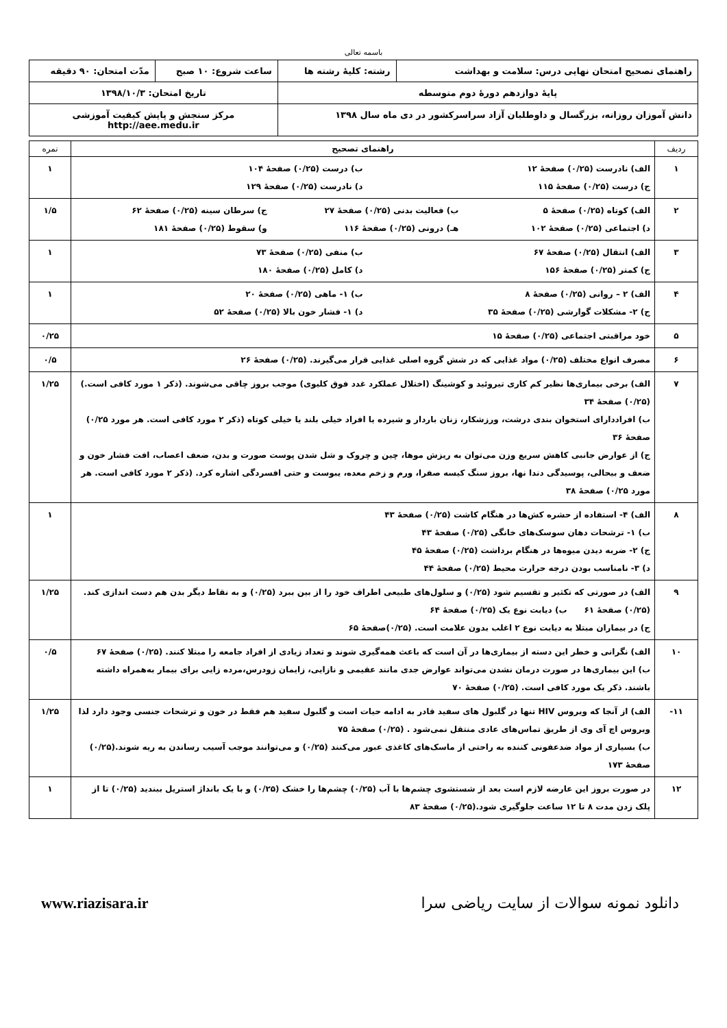باسمه تعالی
| راهنمای تصحیح امتحان نهایی درس: سلامت و بهداشت | رشته: کلیهٔ رشته ها | ساعت شروع: ۱۰ صبح | مدّت امتحان: ۹۰ دقیقه |
| پایهٔ دوازدهم دورهٔ دوم متوسطه | | تاریخ امتحان: ۱۳۹۸/۱۰/۳ | |
| دانش آموزان روزانه، بزرگسال و داوطلبان آزاد سراسرکشور در دی ماه سال ۱۳۹۸ | | مرکز سنجش و پایش کیفیت آموزشی http://aee.medu.ir | |
| ردیف | راهنمای تصحیح | نمره |
| --- | --- | --- |
| ۱ | الف) نادرست (۰/۲۵) صفحهٔ ۱۲ ب) درست (۰/۲۵) صفحهٔ ۱۰۴ ج) درست (۰/۲۵) صفحهٔ ۱۱۵ د) نادرست (۰/۲۵) صفحهٔ ۱۲۹ | ۱ |
| ۲ | الف) کوتاه (۰/۲۵) صفحهٔ ۵ ب) فعالیت بدنی (۰/۲۵) صفحهٔ ۲۷ ج) سرطان سینه (۰/۲۵) صفحهٔ ۶۲ د) اجتماعی (۰/۲۵) صفحهٔ ۱۰۲ هـ) درونی (۰/۲۵) صفحهٔ ۱۱۶ و) سقوط (۰/۲۵) صفحهٔ ۱۸۱ | ۱/۵ |
| ۳ | الف) انتقال (۰/۲۵) صفحهٔ ۶۷ ب) منفی (۰/۲۵) صفحهٔ ۷۳ ج) کمتر (۰/۲۵) صفحهٔ ۱۵۶ د) کامل (۰/۲۵) صفحهٔ ۱۸۰ | ۱ |
| ۴ | الف) ۲ – روانی (۰/۲۵) صفحهٔ ۸ ب) ۱- ماهی (۰/۲۵) صفحهٔ ۲۰ ج) ۲- مشکلات گوارشی (۰/۲۵) صفحهٔ ۳۵ د) ۱- فشار خون بالا (۰/۲۵) صفحهٔ ۵۲ | ۱ |
| ۵ | خود مراقبتی اجتماعی (۰/۲۵) صفحهٔ ۱۵ | ۰/۲۵ |
| ۶ | مصرف انواع مختلف (۰/۲۵) مواد غذایی که در شش گروه اصلی غذایی قرار می‌گیرند. (۰/۲۵) صفحهٔ ۲۶ | ۰/۵ |
| ۷ | الف) برخی بیماری‌ها نظیر کم کاری تیروئید و کوشینگ (اختلال عملکرد غدد فوق کلیوی) موجب بروز چاقی می‌شوند. (ذکر ۱ مورد کافی است.) (۰/۲۵) صفحهٔ ۳۴ ب) افراددارای استخوان بندی درشت، ورزشکار، زنان باردار و شیرده یا افراد خیلی بلند یا خیلی کوتاه (ذکر ۲ مورد کافی است. هر مورد ۰/۲۵) صفحهٔ ۳۶ ج) از عوارض جانبی کاهش سریع وزن می‌توان به ریزش موها، چین و چروک و شل شدن پوست صورت و بدن، ضعف اعصاب، افت فشار خون و ضعف و بیحالی، پوسیدگی دندا نها، بروز سنگ کیسه صفرا، ورم و زخم معده، یبوست و حتی افسردگی اشاره کرد. (ذکر ۲ مورد کافی است. هر مورد ۰/۲۵) صفحهٔ ۳۸ | ۱/۲۵ |
| ۸ | الف) ۴- استفاده از حشره کش‌ها در هنگام کاشت (۰/۲۵) صفحهٔ ۴۳ ب) ۱- ترشحات دهان سوسک‌های خانگی (۰/۲۵) صفحهٔ ۴۳ ج) ۲- ضربه دیدن میوه‌ها در هنگام برداشت (۰/۲۵) صفحهٔ ۴۵ د) ۳- نامناسب بودن درجه حرارت محیط (۰/۲۵) صفحهٔ ۴۴ | ۱ |
| ۹ | الف) در صورتی که تکثیر و تقسیم شود (۰/۲۵) و سلول‌های طبیعی اطراف خود را از بین ببرد (۰/۲۵) و به نقاط دیگر بدن هم دست اندازی کند. (۰/۲۵) صفحهٔ ۶۱ ب) دیابت نوع یک (۰/۲۵) صفحهٔ ۶۴ ج) در بیماران مبتلا به دیابت نوع ۲ اغلب بدون علامت است. (۰/۲۵)صفحهٔ ۶۵ | ۱/۲۵ |
| ۱۰ | الف) نگرانی و خطر این دسته از بیماری‌ها در آن است که باعث همه‌گیری شوند و تعداد زیادی از افراد جامعه را مبتلا کنند. (۰/۲۵) صفحهٔ ۶۷ ب) این بیماری‌ها در صورت درمان نشدن می‌تواند عوارض جدی مانند عقیمی و نازایی، زایمان زودرس،مرده زایی برای بیمار به‌همراه داشته باشند. ذکر یک مورد کافی است. (۰/۲۵) صفحهٔ ۷۰ | ۰/۵ |
| ۱۱- | الف) از آنجا که ویروس HIV تنها در گلبول های سفید قادر به ادامه حیات است و گلبول سفید هم فقط در خون و ترشحات جنسی وجود دارد لذا ویروس اچ آی وی از طریق تماس‌های عادی منتقل نمی‌شود . (۰/۲۵) صفحهٔ ۷۵ ب) بسیاری از مواد ضدعفونی کننده به راحتی از ماسک‌های کاغذی عبور می‌کنند (۰/۲۵) و می‌توانند موجب آسیب رساندن به ریه شوند.(۰/۲۵) صفحهٔ ۱۷۳ | ۱/۲۵ |
| ۱۲ | در صورت بروز این عارضه لازم است بعد از شستشوی چشم‌ها با آب (۰/۲۵) چشم‌ها را خشک (۰/۲۵) و با یک بانداژ استریل ببندید (۰/۲۵) تا از پلک زدن مدت ۸ تا ۱۲ ساعت جلوگیری شود.(۰/۲۵) صفحهٔ ۸۳ | ۱ |
دانلود نمونه سوالات از سایت ریاضی سرا www.riazisara.ir